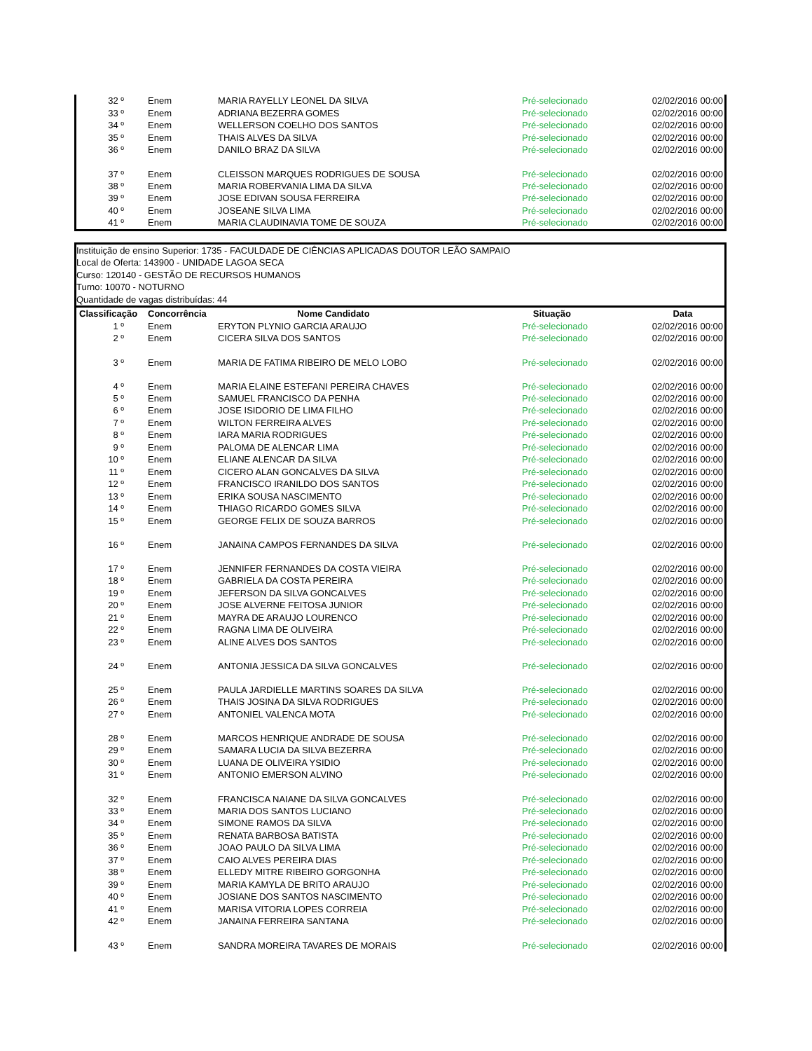| 32 º | Enem | MARIA RAYELLY LEONEL DA SILVA | Pré-selecionado | 02/02/2016 00:00 |
| 33 º | Enem | ADRIANA BEZERRA GOMES | Pré-selecionado | 02/02/2016 00:00 |
| 34 º | Enem | WELLERSON COELHO DOS SANTOS | Pré-selecionado | 02/02/2016 00:00 |
| 35 º | Enem | THAIS ALVES DA SILVA | Pré-selecionado | 02/02/2016 00:00 |
| 36 º | Enem | DANILO BRAZ DA SILVA | Pré-selecionado | 02/02/2016 00:00 |
| 37 º | Enem | CLEISSON MARQUES RODRIGUES DE SOUSA | Pré-selecionado | 02/02/2016 00:00 |
| 38 º | Enem | MARIA ROBERVANIA LIMA DA SILVA | Pré-selecionado | 02/02/2016 00:00 |
| 39 º | Enem | JOSE EDIVAN SOUSA FERREIRA | Pré-selecionado | 02/02/2016 00:00 |
| 40 º | Enem | JOSEANE SILVA LIMA | Pré-selecionado | 02/02/2016 00:00 |
| 41 º | Enem | MARIA CLAUDINAVIA TOME DE SOUZA | Pré-selecionado | 02/02/2016 00:00 |
Instituição de ensino Superior: 1735 - FACULDADE DE CIÊNCIAS APLICADAS DOUTOR LEÃO SAMPAIO
Local de Oferta: 143900 - UNIDADE LAGOA SECA
Curso: 120140 - GESTÃO DE RECURSOS HUMANOS
Turno: 10070 - NOTURNO
Quantidade de vagas distribuídas: 44
| Classificação | Concorrência | Nome Candidato | Situação | Data |
| --- | --- | --- | --- | --- |
| 1 º | Enem | ERYTON PLYNIO GARCIA ARAUJO | Pré-selecionado | 02/02/2016 00:00 |
| 2 º | Enem | CICERA SILVA DOS SANTOS | Pré-selecionado | 02/02/2016 00:00 |
| 3 º | Enem | MARIA DE FATIMA RIBEIRO DE MELO LOBO | Pré-selecionado | 02/02/2016 00:00 |
| 4 º | Enem | MARIA ELAINE ESTEFANI PEREIRA CHAVES | Pré-selecionado | 02/02/2016 00:00 |
| 5 º | Enem | SAMUEL FRANCISCO DA PENHA | Pré-selecionado | 02/02/2016 00:00 |
| 6 º | Enem | JOSE ISIDORIO DE LIMA FILHO | Pré-selecionado | 02/02/2016 00:00 |
| 7 º | Enem | WILTON FERREIRA ALVES | Pré-selecionado | 02/02/2016 00:00 |
| 8 º | Enem | IARA MARIA RODRIGUES | Pré-selecionado | 02/02/2016 00:00 |
| 9 º | Enem | PALOMA DE ALENCAR LIMA | Pré-selecionado | 02/02/2016 00:00 |
| 10 º | Enem | ELIANE ALENCAR DA SILVA | Pré-selecionado | 02/02/2016 00:00 |
| 11 º | Enem | CICERO ALAN GONCALVES DA SILVA | Pré-selecionado | 02/02/2016 00:00 |
| 12 º | Enem | FRANCISCO IRANILDO DOS SANTOS | Pré-selecionado | 02/02/2016 00:00 |
| 13 º | Enem | ERIKA SOUSA NASCIMENTO | Pré-selecionado | 02/02/2016 00:00 |
| 14 º | Enem | THIAGO RICARDO GOMES SILVA | Pré-selecionado | 02/02/2016 00:00 |
| 15 º | Enem | GEORGE FELIX DE SOUZA BARROS | Pré-selecionado | 02/02/2016 00:00 |
| 16 º | Enem | JANAINA CAMPOS FERNANDES DA SILVA | Pré-selecionado | 02/02/2016 00:00 |
| 17 º | Enem | JENNIFER FERNANDES DA COSTA VIEIRA | Pré-selecionado | 02/02/2016 00:00 |
| 18 º | Enem | GABRIELA DA COSTA PEREIRA | Pré-selecionado | 02/02/2016 00:00 |
| 19 º | Enem | JEFERSON DA SILVA GONCALVES | Pré-selecionado | 02/02/2016 00:00 |
| 20 º | Enem | JOSE ALVERNE FEITOSA JUNIOR | Pré-selecionado | 02/02/2016 00:00 |
| 21 º | Enem | MAYRA DE ARAUJO LOURENCO | Pré-selecionado | 02/02/2016 00:00 |
| 22 º | Enem | RAGNA LIMA DE OLIVEIRA | Pré-selecionado | 02/02/2016 00:00 |
| 23 º | Enem | ALINE ALVES DOS SANTOS | Pré-selecionado | 02/02/2016 00:00 |
| 24 º | Enem | ANTONIA JESSICA DA SILVA GONCALVES | Pré-selecionado | 02/02/2016 00:00 |
| 25 º | Enem | PAULA JARDIELLE MARTINS SOARES DA SILVA | Pré-selecionado | 02/02/2016 00:00 |
| 26 º | Enem | THAIS JOSINA DA SILVA RODRIGUES | Pré-selecionado | 02/02/2016 00:00 |
| 27 º | Enem | ANTONIEL VALENCA MOTA | Pré-selecionado | 02/02/2016 00:00 |
| 28 º | Enem | MARCOS HENRIQUE ANDRADE DE SOUSA | Pré-selecionado | 02/02/2016 00:00 |
| 29 º | Enem | SAMARA LUCIA DA SILVA BEZERRA | Pré-selecionado | 02/02/2016 00:00 |
| 30 º | Enem | LUANA DE OLIVEIRA YSIDIO | Pré-selecionado | 02/02/2016 00:00 |
| 31 º | Enem | ANTONIO EMERSON ALVINO | Pré-selecionado | 02/02/2016 00:00 |
| 32 º | Enem | FRANCISCA NAIANE DA SILVA GONCALVES | Pré-selecionado | 02/02/2016 00:00 |
| 33 º | Enem | MARIA DOS SANTOS LUCIANO | Pré-selecionado | 02/02/2016 00:00 |
| 34 º | Enem | SIMONE RAMOS DA SILVA | Pré-selecionado | 02/02/2016 00:00 |
| 35 º | Enem | RENATA BARBOSA BATISTA | Pré-selecionado | 02/02/2016 00:00 |
| 36 º | Enem | JOAO PAULO DA SILVA LIMA | Pré-selecionado | 02/02/2016 00:00 |
| 37 º | Enem | CAIO ALVES PEREIRA DIAS | Pré-selecionado | 02/02/2016 00:00 |
| 38 º | Enem | ELLEDY MITRE RIBEIRO GORGONHA | Pré-selecionado | 02/02/2016 00:00 |
| 39 º | Enem | MARIA KAMYLA DE BRITO ARAUJO | Pré-selecionado | 02/02/2016 00:00 |
| 40 º | Enem | JOSIANE DOS SANTOS NASCIMENTO | Pré-selecionado | 02/02/2016 00:00 |
| 41 º | Enem | MARISA VITORIA LOPES CORREIA | Pré-selecionado | 02/02/2016 00:00 |
| 42 º | Enem | JANAINA FERREIRA SANTANA | Pré-selecionado | 02/02/2016 00:00 |
| 43 º | Enem | SANDRA MOREIRA TAVARES DE MORAIS | Pré-selecionado | 02/02/2016 00:00 |